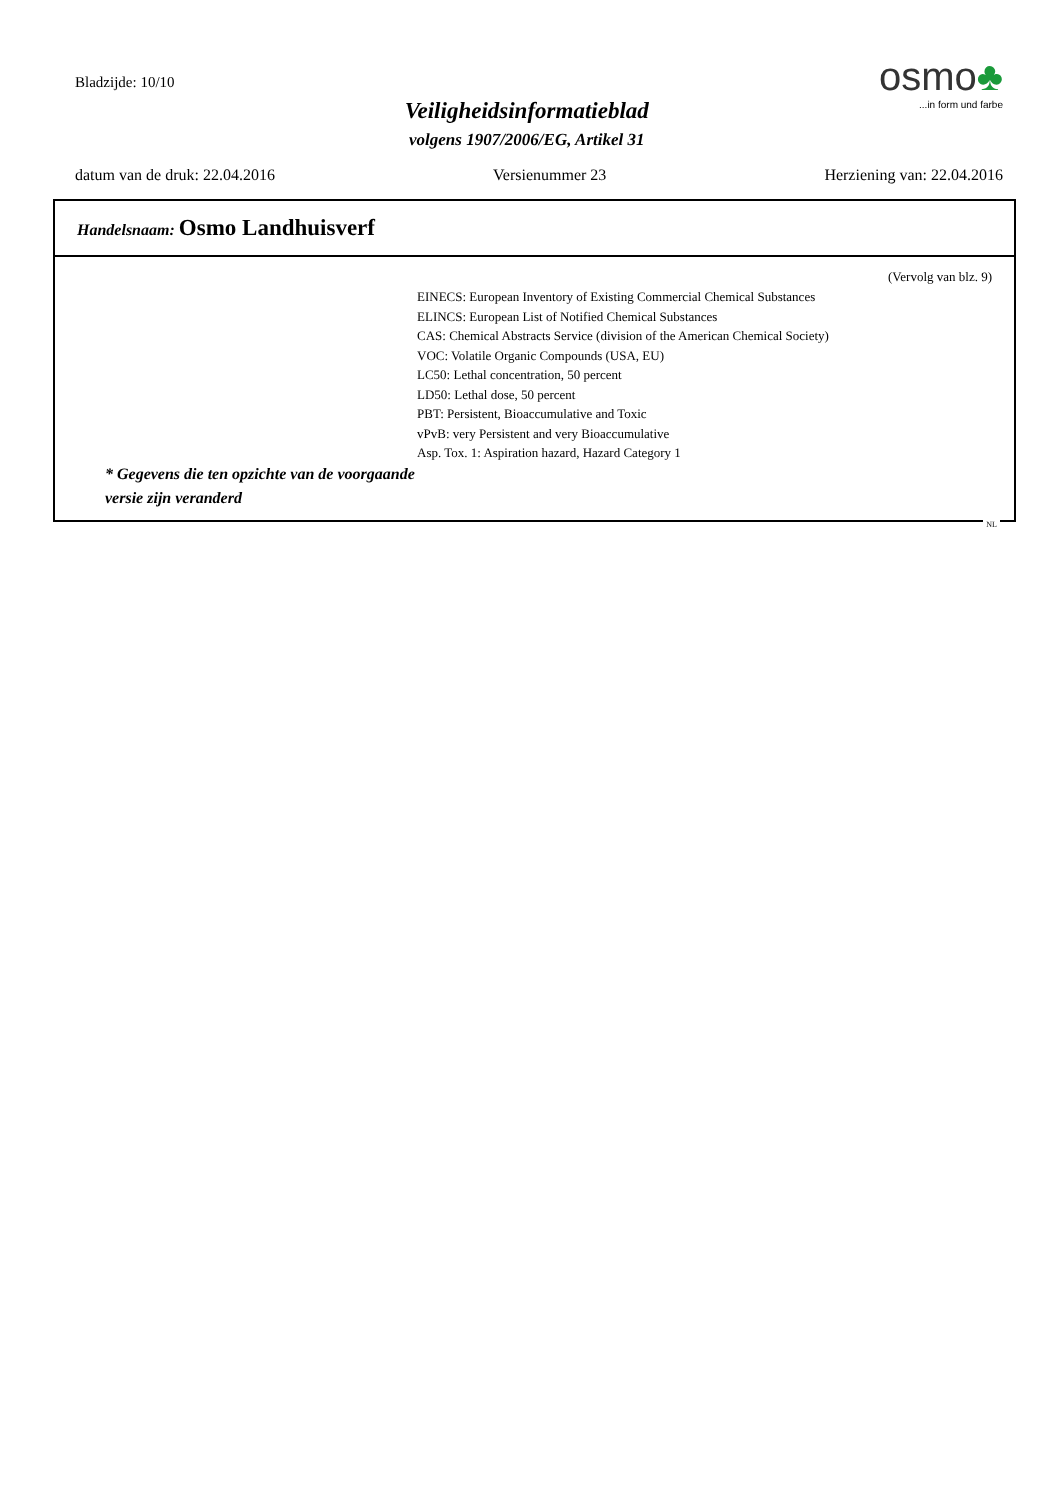Bladzijde: 10/10
Veiligheidsinformatieblad
volgens 1907/2006/EG, Artikel 31
osmo♣
...in form und farbe
datum van de druk: 22.04.2016 Versienummer 23 Herziening van: 22.04.2016
Handelsnaam: Osmo Landhuisverf
(Vervolg van blz. 9)
* Gegevens die ten opzichte van de voorgaande versie zijn veranderd
EINECS: European Inventory of Existing Commercial Chemical Substances
ELINCS: European List of Notified Chemical Substances
CAS: Chemical Abstracts Service (division of the American Chemical Society)
VOC: Volatile Organic Compounds (USA, EU)
LC50: Lethal concentration, 50 percent
LD50: Lethal dose, 50 percent
PBT: Persistent, Bioaccumulative and Toxic
vPvB: very Persistent and very Bioaccumulative
Asp. Tox. 1: Aspiration hazard, Hazard Category 1
NL